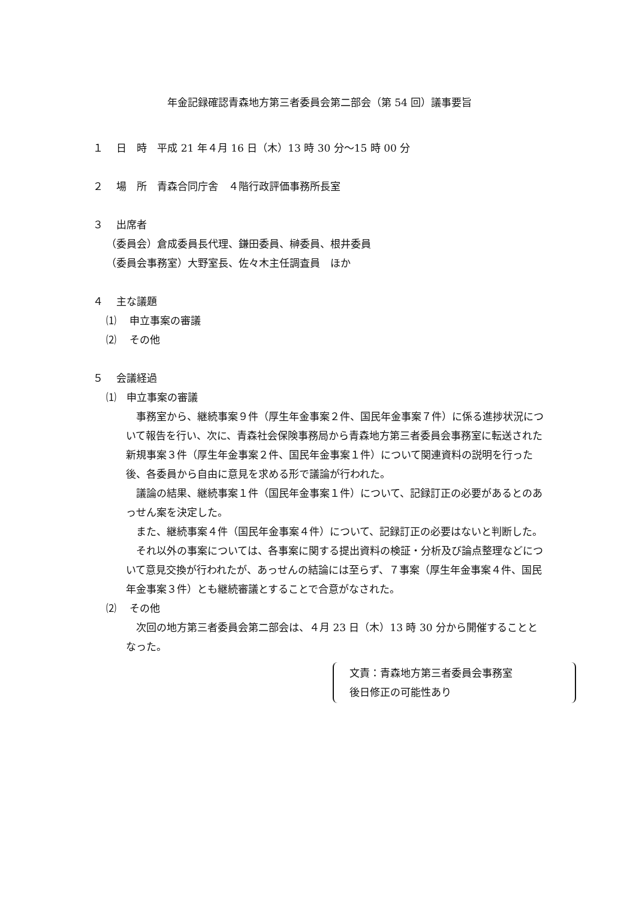年金記録確認青森地方第三者委員会第二部会（第 54 回）議事要旨
１　 日　時　平成 21 年４月 16 日（木）13 時 30 分～15 時 00 分
２　 場　所　青森合同庁舎　４階行政評価事務所長室
３　 出席者
（委員会）倉成委員長代理、鎌田委員、榊委員、根井委員
（委員会事務室）大野室長、佐々木主任調査員　ほか
４　 主な議題
⑴　 申立事案の審議
⑵　 その他
５　 会議経過
⑴　申立事案の審議
事務室から、継続事案９件（厚生年金事案２件、国民年金事案７件）に係る進捗状況について報告を行い、次に、青森社会保険事務局から青森地方第三者委員会事務室に転送された新規事案３件（厚生年金事案２件、国民年金事案１件）について関連資料の説明を行った後、各委員から自由に意見を求める形で議論が行われた。
議論の結果、継続事案１件（国民年金事案１件）について、記録訂正の必要があるとのあっせん案を決定した。
また、継続事案４件（国民年金事案４件）について、記録訂正の必要はないと判断した。
それ以外の事案については、各事案に関する提出資料の検証・分析及び論点整理などについて意見交換が行われたが、あっせんの結論には至らず、７事案（厚生年金事案４件、国民年金事案３件）とも継続審議とすることで合意がなされた。
⑵　 その他
次回の地方第三者委員会第二部会は、４月 23 日（木）13 時 30 分から開催することとなった。
文責：青森地方第三者委員会事務室
後日修正の可能性あり